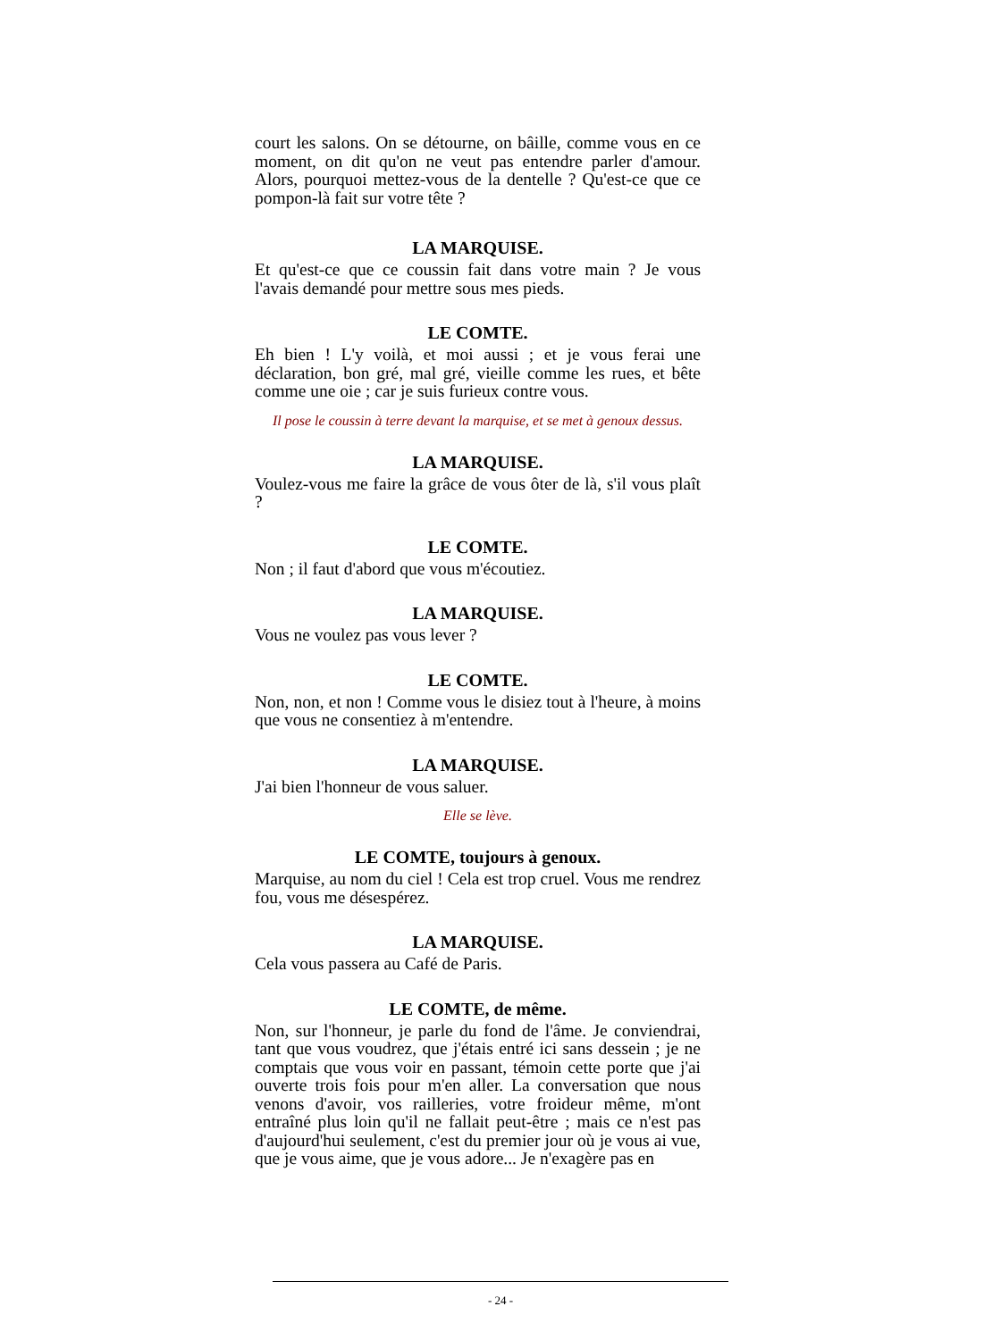court les salons. On se détourne, on bâille, comme vous en ce moment, on dit qu'on ne veut pas entendre parler d'amour. Alors, pourquoi mettez-vous de la dentelle ? Qu'est-ce que ce pompon-là fait sur votre tête ?
LA MARQUISE.
Et qu'est-ce que ce coussin fait dans votre main ? Je vous l'avais demandé pour mettre sous mes pieds.
LE COMTE.
Eh bien ! L'y voilà, et moi aussi ; et je vous ferai une déclaration, bon gré, mal gré, vieille comme les rues, et bête comme une oie ; car je suis furieux contre vous.
Il pose le coussin à terre devant la marquise, et se met à genoux dessus.
LA MARQUISE.
Voulez-vous me faire la grâce de vous ôter de là, s'il vous plaît ?
LE COMTE.
Non ; il faut d'abord que vous m'écoutiez.
LA MARQUISE.
Vous ne voulez pas vous lever ?
LE COMTE.
Non, non, et non ! Comme vous le disiez tout à l'heure, à moins que vous ne consentiez à m'entendre.
LA MARQUISE.
J'ai bien l'honneur de vous saluer.
Elle se lève.
LE COMTE, toujours à genoux.
Marquise, au nom du ciel ! Cela est trop cruel. Vous me rendrez fou, vous me désespérez.
LA MARQUISE.
Cela vous passera au Café de Paris.
LE COMTE, de même.
Non, sur l'honneur, je parle du fond de l'âme. Je conviendrai, tant que vous voudrez, que j'étais entré ici sans dessein ; je ne comptais que vous voir en passant, témoin cette porte que j'ai ouverte trois fois pour m'en aller. La conversation que nous venons d'avoir, vos railleries, votre froideur même, m'ont entraîné plus loin qu'il ne fallait peut-être ; mais ce n'est pas d'aujourd'hui seulement, c'est du premier jour où je vous ai vue, que je vous aime, que je vous adore... Je n'exagère pas en
- 24 -